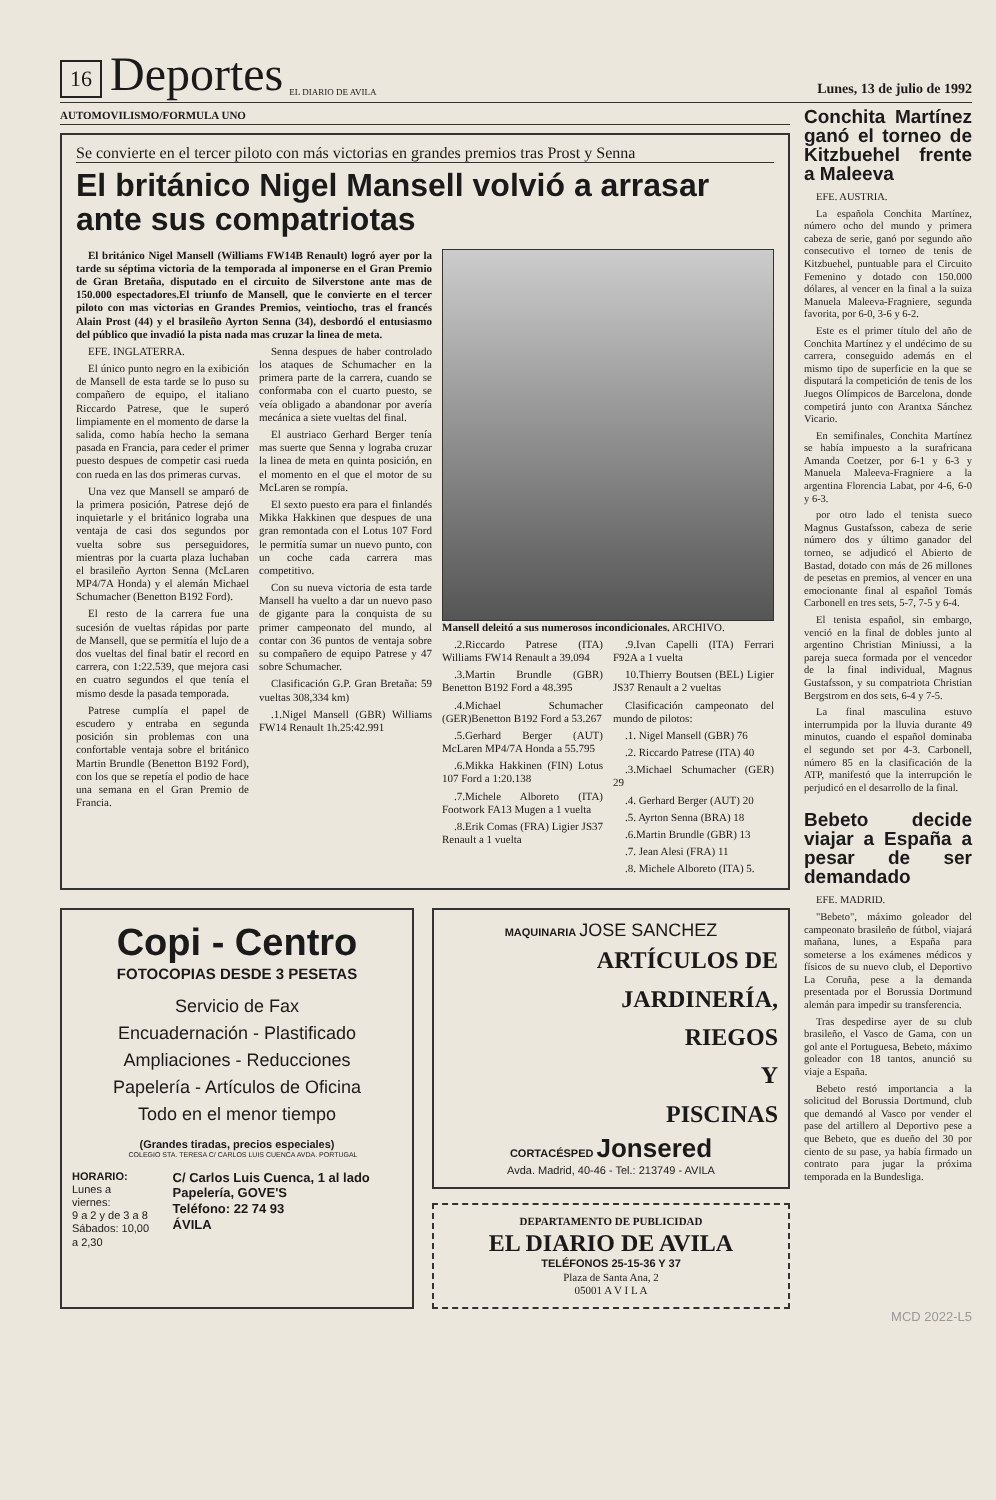16 Deportes EL DIARIO DE AVILA Lunes, 13 de julio de 1992
AUTOMOVILISMO/FORMULA UNO
Se convierte en el tercer piloto con más victorias en grandes premios tras Prost y Senna
El británico Nigel Mansell volvió a arrasar ante sus compatriotas
El británico Nigel Mansell (Williams FW14B Renault) logró ayer por la tarde su séptima victoria de la temporada al imponerse en el Gran Premio de Gran Bretaña, disputado en el circuito de Silverstone ante mas de 150.000 espectadores.El triunfo de Mansell, que le convierte en el tercer piloto con mas victorias en Grandes Premios, veintiocho, tras el francés Alain Prost (44) y el brasileño Ayrton Senna (34), desbordó el entusiasmo del público que invadió la pista nada mas cruzar la linea de meta.
EFE. INGLATERRA.
El único punto negro en la exibición de Mansell de esta tarde se lo puso su compañero de equipo, el italiano Riccardo Patrese, que le superó limpiamente en el momento de darse la salida, como había hecho la semana pasada en Francia, para ceder el primer puesto despues de competir casi rueda con rueda en las dos primeras curvas.
Una vez que Mansell se amparó de la primera posición, Patrese dejó de inquietarle y el británico lograba una ventaja de casi dos segundos por vuelta sobre sus perseguidores, mientras por la cuarta plaza luchaban el brasileño Ayrton Senna (McLaren MP4/7A Honda) y el alemán Michael Schumacher (Benetton B192 Ford).
El resto de la carrera fue una sucesión de vueltas rápidas por parte de Mansell, que se permitía el lujo de a dos vueltas del final batir el record en carrera, con 1:22.539, que mejora casi en cuatro segundos el que tenía el mismo desde la pasada temporada.
Patrese cumplía el papel de escudero y entraba en segunda posición sin problemas con una confortable ventaja sobre el británico Martin Brundle (Benetton B192 Ford), con los que se repetía el podio de hace una semana en el Gran Premio de Francia.
Senna despues de haber controlado los ataques de Schumacher en la primera parte de la carrera, cuando se conformaba con el cuarto puesto, se veía obligado a abandonar por avería mecánica a siete vueltas del final.
El austriaco Gerhard Berger tenía mas suerte que Senna y lograba cruzar la linea de meta en quinta posición, en el momento en el que el motor de su McLaren se rompía.
El sexto puesto era para el finlandés Mikka Hakkinen que despues de una gran remontada con el Lotus 107 Ford le permitía sumar un nuevo punto, con un coche cada carrera mas competitivo.
Con su nueva victoria de esta tarde Mansell ha vuelto a dar un nuevo paso de gigante para la conquista de su primer campeonato del mundo, al contar con 36 puntos de ventaja sobre su compañero de equipo Patrese y 47 sobre Schumacher.
Clasificación G.P. Gran Bretaña: 59 vueltas 308,334 km)
.1.Nigel Mansell (GBR) Williams FW14 Renault 1h.25:42.991
Mansell deleitó a sus numerosos incondicionales. ARCHIVO.
.2.Riccardo Patrese (ITA) Williams FW14 Renault a 39.094
.3.Martin Brundle (GBR) Benetton B192 Ford a 48.395
.4.Michael Schumacher (GER)Benetton B192 Ford a 53.267
.5.Gerhard Berger (AUT) McLaren MP4/7A Honda a 55.795
.6.Mikka Hakkinen (FIN) Lotus 107 Ford a 1:20.138
.7.Michele Alboreto (ITA) Footwork FA13 Mugen a 1 vuelta
.8.Erik Comas (FRA) Ligier JS37 Renault a 1 vuelta
.9.Ivan Capelli (ITA) Ferrari F92A a 1 vuelta
10.Thierry Boutsen (BEL) Ligier JS37 Renault a 2 vueltas
Clasificación campeonato del mundo de pilotos:
.1. Nigel Mansell (GBR) 76
.2. Riccardo Patrese (ITA) 40
.3.Michael Schumacher (GER) 29
.4. Gerhard Berger (AUT) 20
.5. Ayrton Senna (BRA) 18
.6.Martin Brundle (GBR) 13
.7. Jean Alesi (FRA) 11
.8. Michele Alboreto (ITA) 5.
Copi - Centro
FOTOCOPIAS DESDE 3 PESETAS
Servicio de Fax
Encuadernación - Plastificado
Ampliaciones - Reducciones
Papelería - Artículos de Oficina
Todo en el menor tiempo
(Grandes tiradas, precios especiales)
COLEGIO STA. TERESA C/ CARLOS LUIS CUENCA AVDA. PORTUGAL
HORARIO:
Lunes a viernes:
9 a 2 y de 3 a 8
Sábados: 10,00 a 2,30
C/ Carlos Luis Cuenca, 1 al lado Papelería, GOVE'S
Teléfono: 22 74 93
ÁVILA
MAQUINARIA JOSE SANCHEZ
ARTÍCULOS DE
JARDINERÍA,
RIEGOS
Y
PISCINAS
CORTACÉSPED Jonsered
Avda. Madrid, 40-46 - Tel.: 213749 - AVILA
DEPARTAMENTO DE PUBLICIDAD
EL DIARIO DE AVILA
TELÉFONOS 25-15-36 Y 37
Plaza de Santa Ana, 2
05001 A V I L A
Conchita Martínez ganó el torneo de Kitzbuehel frente a Maleeva
EFE. AUSTRIA.
La española Conchita Martínez, número ocho del mundo y primera cabeza de serie, ganó por segundo año consecutivo el torneo de tenis de Kitzbuehel, puntuable para el Circuito Femenino y dotado con 150.000 dólares, al vencer en la final a la suiza Manuela Maleeva-Fragniere, segunda favorita, por 6-0, 3-6 y 6-2.
Este es el primer título del año de Conchita Martínez y el undécimo de su carrera, conseguido además en el mismo tipo de superficie en la que se disputará la competición de tenis de los Juegos Olímpicos de Barcelona, donde competirá junto con Arantxa Sánchez Vicario.
En semifinales, Conchita Martínez se había impuesto a la surafricana Amanda Coetzer, por 6-1 y 6-3 y Manuela Maleeva-Fragniere a la argentina Florencia Labat, por 4-6, 6-0 y 6-3.
por otro lado el tenista sueco Magnus Gustafsson, cabeza de serie número dos y último ganador del torneo, se adjudicó el Abierto de Bastad, dotado con más de 26 millones de pesetas en premios, al vencer en una emocionante final al español Tomás Carbonell en tres sets, 5-7, 7-5 y 6-4.
El tenista español, sin embargo, venció en la final de dobles junto al argentino Christian Miniussi, a la pareja sueca formada por el vencedor de la final individual, Magnus Gustafsson, y su compatriota Christian Bergstrom en dos sets, 6-4 y 7-5.
La final masculina estuvo interrumpida por la lluvia durante 49 minutos, cuando el español dominaba el segundo set por 4-3. Carbonell, número 85 en la clasificación de la ATP, manifestó que la interrupción le perjudicó en el desarrollo de la final.
Bebeto decide viajar a España a pesar de ser demandado
EFE. MADRID.
"Bebeto", máximo goleador del campeonato brasileño de fútbol, viajará mañana, lunes, a España para someterse a los exámenes médicos y físicos de su nuevo club, el Deportivo La Coruña, pese a la demanda presentada por el Borussia Dortmund alemán para impedir su transferencia.
Tras despedirse ayer de su club brasileño, el Vasco de Gama, con un gol ante el Portuguesa, Bebeto, máximo goleador con 18 tantos, anunció su viaje a España.
Bebeto restó importancia a la solicitud del Borussia Dortmund, club que demandó al Vasco por vender el pase del artillero al Deportivo pese a que Bebeto, que es dueño del 30 por ciento de su pase, ya había firmado un contrato para jugar la próxima temporada en la Bundesliga.
MCD 2022-L5